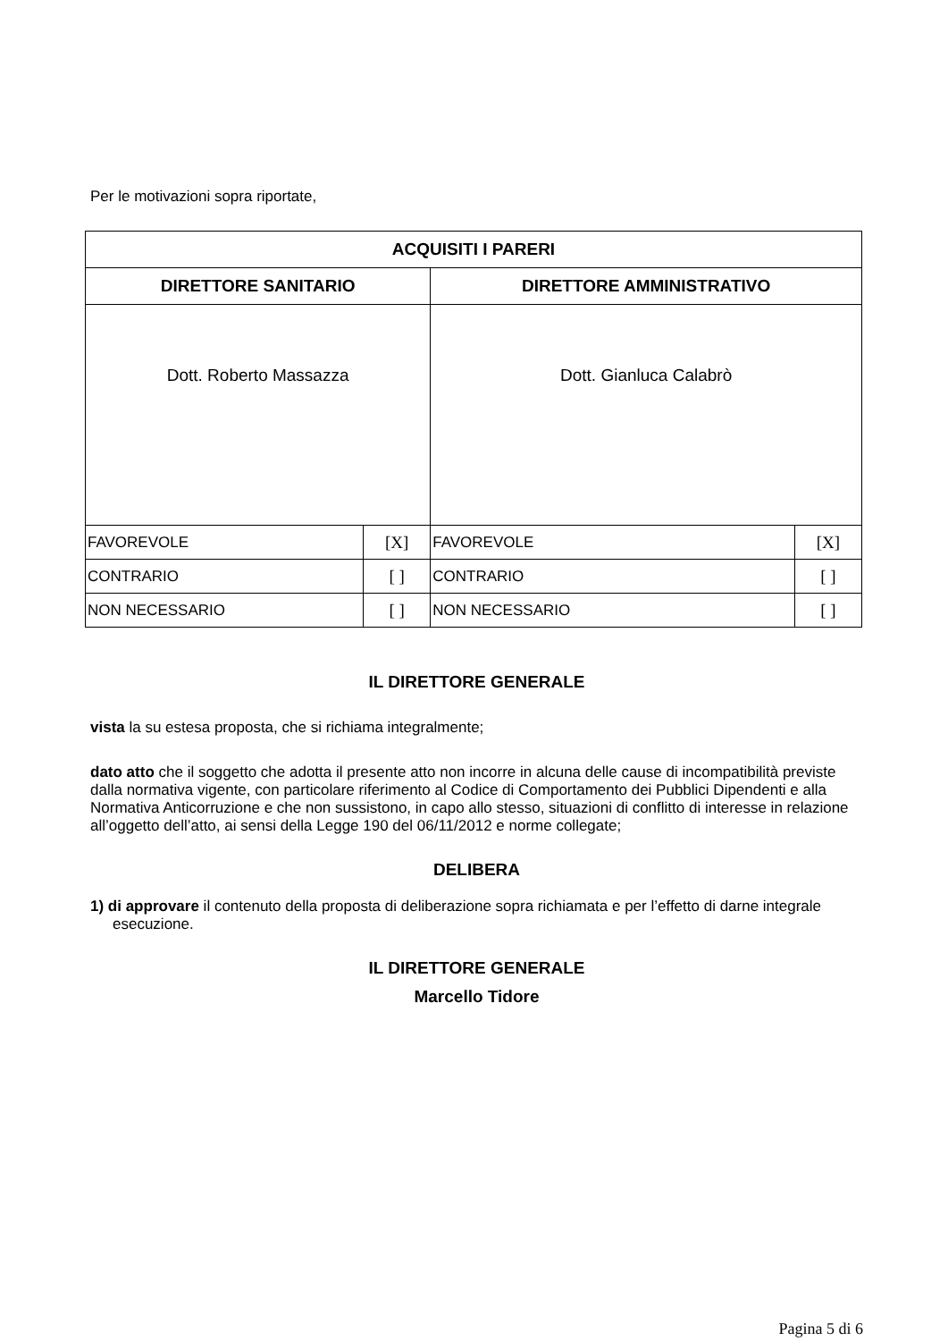Per le motivazioni sopra riportate,
| ACQUISITI I PARERI | | | |
| --- | --- | --- | --- |
| DIRETTORE SANITARIO | | DIRETTORE AMMINISTRATIVO | |
| Dott. Roberto Massazza | | Dott. Gianluca Calabrò | |
| FAVOREVOLE | [X] | FAVOREVOLE | [X] |
| CONTRARIO | [ ] | CONTRARIO | [ ] |
| NON NECESSARIO | [ ] | NON NECESSARIO | [ ] |
IL DIRETTORE GENERALE
vista la su estesa proposta, che si richiama integralmente;
dato atto che il soggetto che adotta il presente atto non incorre in alcuna delle cause di incompatibilità previste dalla normativa vigente, con particolare riferimento al Codice di Comportamento dei Pubblici Dipendenti e alla Normativa Anticorruzione e che non sussistono, in capo allo stesso, situazioni di conflitto di interesse in relazione all’oggetto dell’atto, ai sensi della Legge 190 del 06/11/2012 e norme collegate;
DELIBERA
1) di approvare il contenuto della proposta di deliberazione sopra richiamata e per l’effetto di darne integrale esecuzione.
IL DIRETTORE GENERALE
Marcello Tidore
Pagina 5 di 6